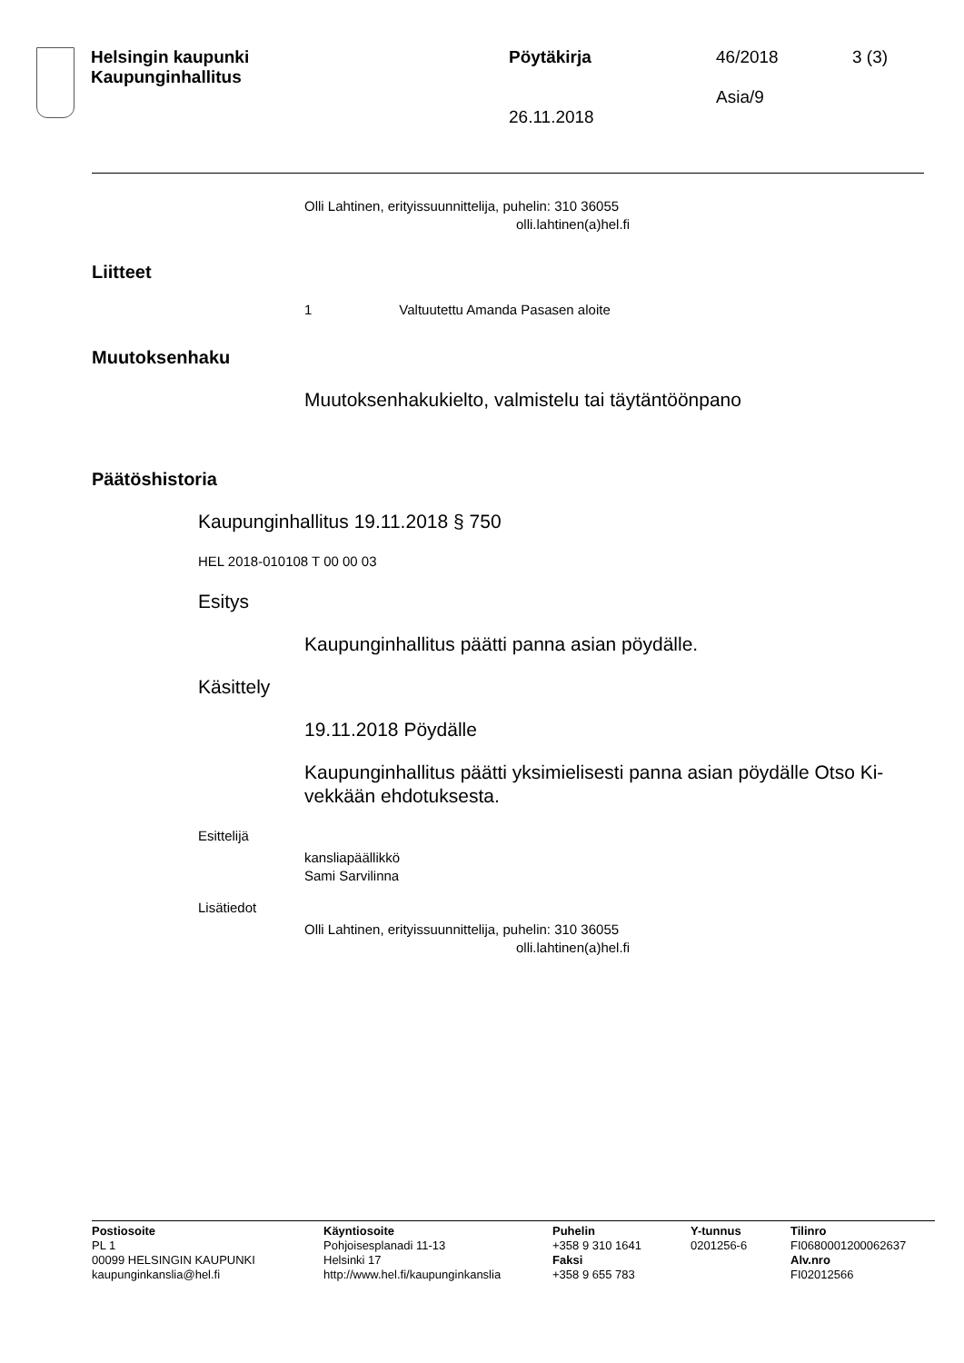Helsingin kaupunki
Kaupunginhallitus
Pöytäkirja
26.11.2018
46/2018
Asia/9
3 (3)
Olli Lahtinen, erityissuunnittelija, puhelin: 310 36055
olli.lahtinen(a)hel.fi
Liitteet
1 Valtuutettu Amanda Pasasen aloite
Muutoksenhaku
Muutoksenhakukielto, valmistelu tai täytäntöönpano
Päätöshistoria
Kaupunginhallitus 19.11.2018 § 750
HEL 2018-010108 T 00 00 03
Esitys
Kaupunginhallitus päätti panna asian pöydälle.
Käsittely
19.11.2018 Pöydälle
Kaupunginhallitus päätti yksimielisesti panna asian pöydälle Otso Ki-
vekkään ehdotuksesta.
Esittelijä
kansliapäällikkö
Sami Sarvilinna
Lisätiedot
Olli Lahtinen, erityissuunnittelija, puhelin: 310 36055
olli.lahtinen(a)hel.fi
Postiosoite
PL 1
00099 HELSINGIN KAUPUNKI
kaupunginkanslia@hel.fi
Käyntiosoite
Pohjoisesplanadi 11-13
Helsinki 17
http://www.hel.fi/kaupunginkanslia
Puhelin
+358 9 310 1641
Faksi
+358 9 655 783
Y-tunnus
0201256-6
Tilinro
FI0680001200062637
Alv.nro
FI02012566